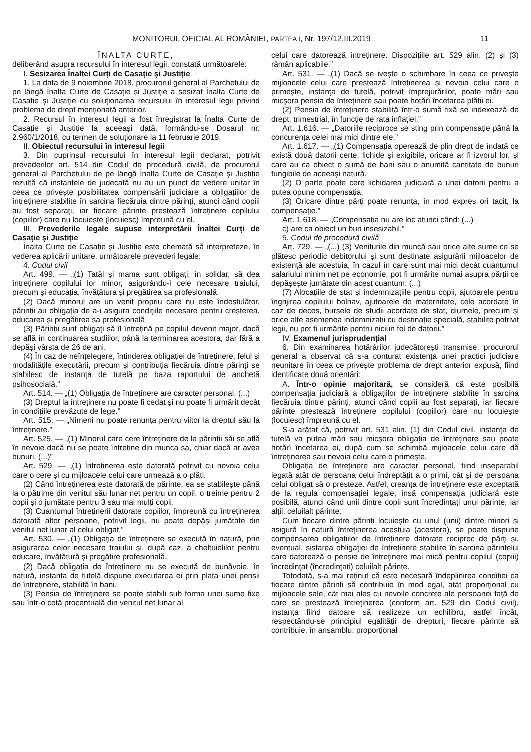MONITORUL OFICIAL AL ROMÂNIEI, PARTEA I, Nr. 197/12.III.2019 11
ÎNALTA CURTE,
deliberând asupra recursului în interesul legii, constată următoarele:
I. Sesizarea Înaltei Curți de Casație și Justiție
1. La data de 9 noiembrie 2018, procurorul general al Parchetului de pe lângă Înalta Curte de Casație și Justiție a sesizat Înalta Curte de Casație și Justiție cu soluționarea recursului în interesul legii privind problema de drept menționată anterior.
2. Recursul în interesul legii a fost înregistrat la Înalta Curte de Casație și Justiție la aceeași dată, formându-se Dosarul nr. 2.960/1/2018, cu termen de soluționare la 11 februarie 2019.
II. Obiectul recursului în interesul legii
3. Din cuprinsul recursului în interesul legii declarat, potrivit prevederilor art. 514 din Codul de procedură civilă, de procurorul general al Parchetului de pe lângă Înalta Curte de Casație și Justiție rezultă că instanțele de judecată nu au un punct de vedere unitar în ceea ce privește posibilitatea compensării judiciare a obligațiilor de întreținere stabilite în sarcina fiecăruia dintre părinți, atunci când copiii au fost separați, iar fiecare părinte prestează întreținere copilului (copiilor) care nu locuiește (locuiesc) împreună cu el.
III. Prevederile legale supuse interpretării Înaltei Curți de Casație și Justiție
Înalta Curte de Casație și Justiție este chemată să interpreteze, în vederea aplicării unitare, următoarele prevederi legale:
4. Codul civil
Art. 499. — „(1) Tatăl și mama sunt obligați, în solidar, să dea întreținere copilului lor minor, asigurându-i cele necesare traiului, precum și educația, învățătura și pregătirea sa profesională.
(2) Dacă minorul are un venit propriu care nu este îndestulător, părinții au obligația de a-i asigura condițiile necesare pentru creșterea, educarea și pregătirea sa profesională.
(3) Părinții sunt obligați să îl întrețină pe copilul devenit major, dacă se află în continuarea studiilor, până la terminarea acestora, dar fără a depăși vârsta de 26 de ani.
(4) În caz de neînțelegere, întinderea obligației de întreținere, felul și modalitățile executării, precum și contribuția fiecăruia dintre părinți se stabilesc de instanța de tutelă pe baza raportului de anchetă psihosocială.”
Art. 514. — „(1) Obligația de întreținere are caracter personal. (...)
(3) Dreptul la întreținere nu poate fi cedat și nu poate fi urmărit decât în condițiile prevăzute de lege.”
Art. 515. — „Nimeni nu poate renunța pentru viitor la dreptul său la întreținere.”
Art. 525. — „(1) Minorul care cere întreținere de la părinții săi se află în nevoie dacă nu se poate întreține din munca sa, chiar dacă ar avea bunuri. (...)”
Art. 529. — „(1) Întreținerea este datorată potrivit cu nevoia celui care o cere și cu mijloacele celui care urmează a o plăti.
(2) Când întreținerea este datorată de părinte, ea se stabilește până la o pătrime din venitul său lunar net pentru un copil, o treime pentru 2 copii și o jumătate pentru 3 sau mai mulți copii.
(3) Cuantumul întreținerii datorate copiilor, împreună cu întreținerea datorată altor persoane, potrivit legii, nu poate depăși jumătate din venitul net lunar al celui obligat.”
Art. 530. — „(1) Obligația de întreținere se execută în natură, prin asigurarea celor necesare traiului și, după caz, a cheltuielilor pentru educare, învățătură și pregătire profesională.
(2) Dacă obligația de întreținere nu se execută de bunăvoie, în natură, instanța de tutelă dispune executarea ei prin plata unei pensii de întreținere, stabilită în bani.
(3) Pensia de întreținere se poate stabili sub forma unei sume fixe sau într-o cotă procentuală din venitul net lunar al
celui care datorează întreținere. Dispozițiile art. 529 alin. (2) și (3) rămân aplicabile.”
Art. 531. — „(1) Dacă se ivește o schimbare în ceea ce privește mijloacele celui care prestează întreținerea și nevoia celui care o primește, instanța de tutelă, potrivit împrejurărilor, poate mări sau micșora pensia de întreținere sau poate hotărî încetarea plății ei.
(2) Pensia de întreținere stabilită într-o sumă fixă se indexează de drept, trimestrial, în funcție de rata inflației.”
Art. 1.616. — „Datoriile reciproce se sting prin compensație până la concurența celei mai mici dintre ele.”
Art. 1.617. — „(1) Compensația operează de plin drept de îndată ce există două datorii certe, lichide și exigibile, oricare ar fi izvorul lor, și care au ca obiect o sumă de bani sau o anumită cantitate de bunuri fungibile de aceeași natură.
(2) O parte poate cere lichidarea judiciară a unei datorii pentru a putea opune compensația.
(3) Oricare dintre părți poate renunța, în mod expres ori tacit, la compensație.”
Art. 1.618. — „Compensația nu are loc atunci când: (...)
c) are ca obiect un bun insesizabil.”
5. Codul de procedură civilă
Art. 729. — „(...) (3) Veniturile din muncă sau orice alte sume ce se plătesc periodic debitorului și sunt destinate asigurării mijloacelor de existență ale acestuia, în cazul în care sunt mai mici decât cuantumul salariului minim net pe economie, pot fi urmărite numai asupra părții ce depășește jumătate din acest cuantum. (...)
(7) Alocațiile de stat și indemnizațiile pentru copii, ajutoarele pentru îngrijirea copilului bolnav, ajutoarele de maternitate, cele acordate în caz de deces, bursele de studii acordate de stat, diurnele, precum și orice alte asemenea indemnizații cu destinație specială, stabilite potrivit legii, nu pot fi urmărite pentru niciun fel de datorii.”
IV. Examenul jurisprudențial
6. Din examinarea hotărârilor judecătorești transmise, procurorul general a observat că s-a conturat existența unei practici judiciare neunitare în ceea ce privește problema de drept anterior expusă, fiind identificate două orientări:
A. Într-o opinie majoritară, se consideră că este posibilă compensația judiciară a obligațiilor de întreținere stabilite în sarcina fiecăruia dintre părinți, atunci când copiii au fost separați, iar fiecare părinte prestează întreținere copilului (copiilor) care nu locuiește (locuiesc) împreună cu el.
S-a arătat că, potrivit art. 531 alin. (1) din Codul civil, instanța de tutelă va putea mări sau micșora obligația de întreținere sau poate hotărî încetarea ei, după cum se schimbă mijloacele celui care dă întreținerea sau nevoia celui care o primește.
Obligația de întreținere are caracter personal, fiind inseparabil legată atât de persoana celui îndreptățit a o primi, cât și de persoana celui obligat să o presteze. Astfel, creanța de întreținere este exceptată de la regula compensației legale, însă compensația judiciară este posibilă, atunci când unii dintre copii sunt încredințați unui părinte, iar alții, celuilalt părinte.
Cum fiecare dintre părinți locuiește cu unul (unii) dintre minori și asigură în natură întreținerea acestuia (acestora), se poate dispune compensarea obligațiilor de întreținere datorate reciproc de părți și, eventual, sistarea obligației de întreținere stabilite în sarcina părintelui care datorează o pensie de întreținere mai mică pentru copilul (copiii) încredințat (încredințați) celuilalt părinte.
Totodată, s-a mai reținut că este necesară îndeplinirea condiției ca fiecare dintre părinți să contribuie în mod egal, atât proporțional cu mijloacele sale, cât mai ales cu nevoile concrete ale persoanei față de care se prestează întreținerea (conform art. 529 din Codul civil), instanța fiind datoare să realizeze un echilibru, astfel încât, respectându-se principiul egalității de drepturi, fiecare părinte să contribuie, în ansamblu, proporțional